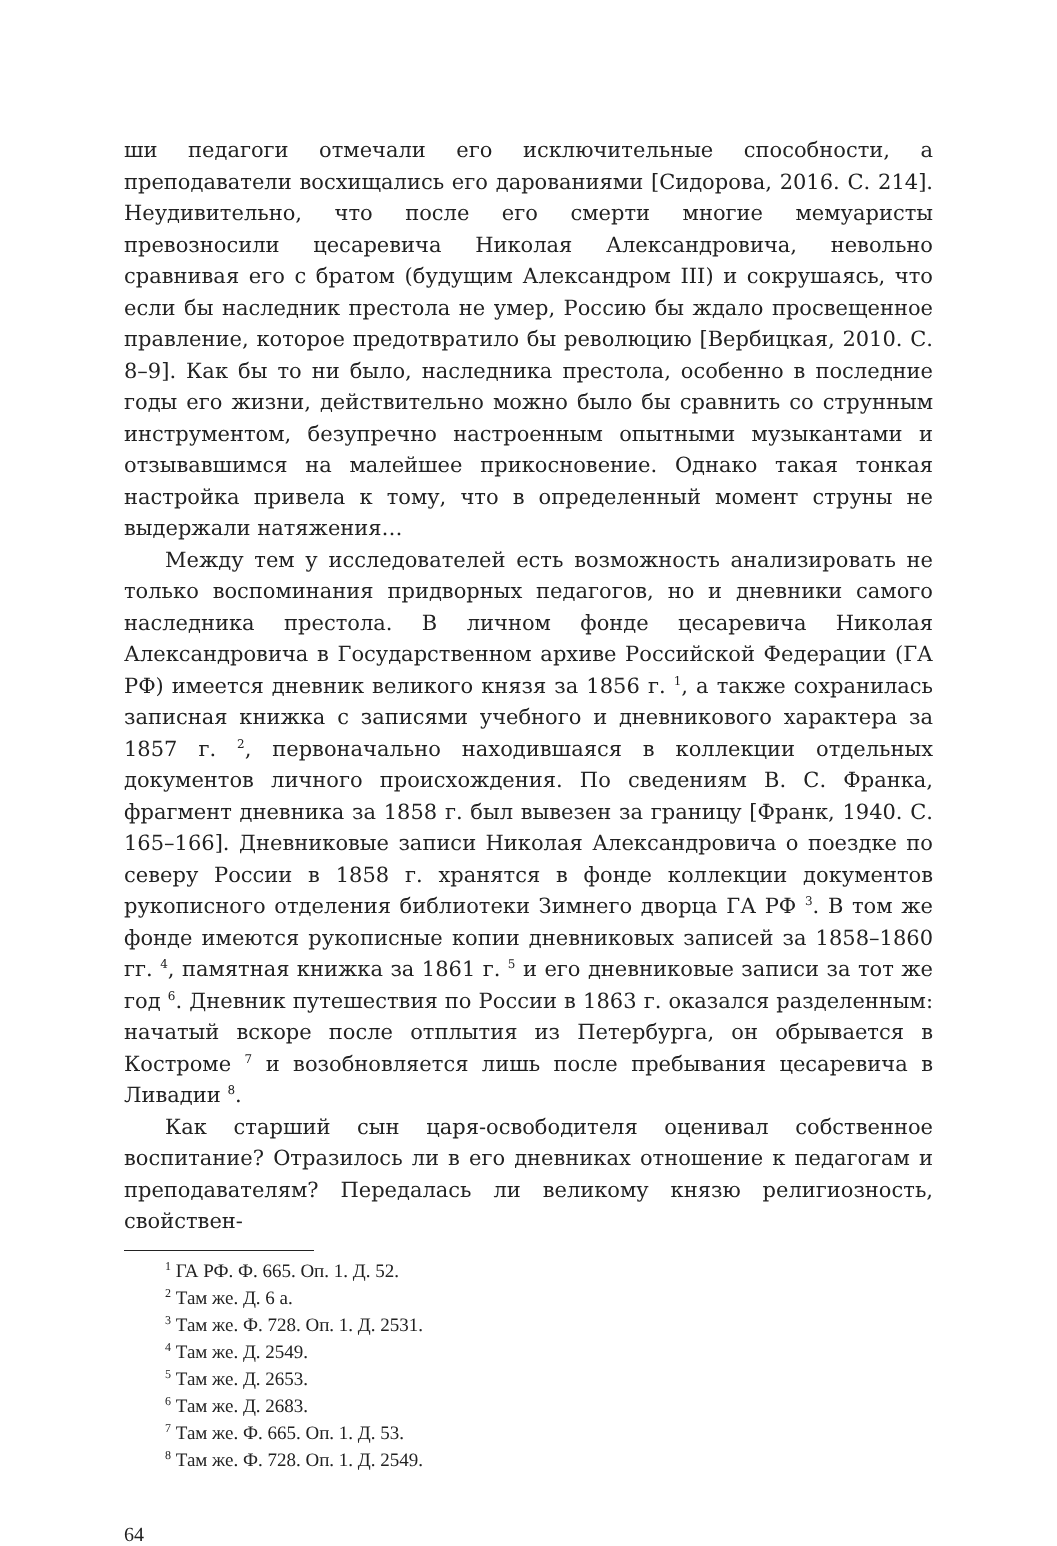ши педагоги отмечали его исключительные способности, а преподаватели восхищались его дарованиями [Сидорова, 2016. С. 214]. Неудивительно, что после его смерти многие мемуаристы превозносили цесаревича Николая Александровича, невольно сравнивая его с братом (будущим Александром III) и сокрушаясь, что если бы наследник престола не умер, Россию бы ждало просвещенное правление, которое предотвратило бы революцию [Вербицкая, 2010. С. 8–9]. Как бы то ни было, наследника престола, особенно в последние годы его жизни, действительно можно было бы сравнить со струнным инструментом, безупречно настроенным опытными музыкантами и отзывавшимся на малейшее прикосновение. Однако такая тонкая настройка привела к тому, что в определенный момент струны не выдержали натяжения…
Между тем у исследователей есть возможность анализировать не только воспоминания придворных педагогов, но и дневники самого наследника престола. В личном фонде цесаревича Николая Александровича в Государственном архиве Российской Федерации (ГА РФ) имеется дневник великого князя за 1856 г. <sup>1</sup>, а также сохранилась записная книжка с записями учебного и дневникового характера за 1857 г. <sup>2</sup>, первоначально находившаяся в коллекции отдельных документов личного происхождения. По сведениям В. С. Франка, фрагмент дневника за 1858 г. был вывезен за границу [Франк, 1940. С. 165–166]. Дневниковые записи Николая Александровича о поездке по северу России в 1858 г. хранятся в фонде коллекции документов рукописного отделения библиотеки Зимнего дворца ГА РФ <sup>3</sup>. В том же фонде имеются рукописные копии дневниковых записей за 1858–1860 гг. <sup>4</sup>, памятная книжка за 1861 г. <sup>5</sup> и его дневниковые записи за тот же год <sup>6</sup>. Дневник путешествия по России в 1863 г. оказался разделенным: начатый вскоре после отплытия из Петербурга, он обрывается в Костроме <sup>7</sup> и возобновляется лишь после пребывания цесаревича в Ливадии <sup>8</sup>.
Как старший сын царя-освободителя оценивал собственное воспитание? Отразилось ли в его дневниках отношение к педагогам и преподавателям? Передалась ли великому князю религиозность, свойствен-
<sup>1</sup> ГА РФ. Ф. 665. Оп. 1. Д. 52.
<sup>2</sup> Там же. Д. 6 а.
<sup>3</sup> Там же. Ф. 728. Оп. 1. Д. 2531.
<sup>4</sup> Там же. Д. 2549.
<sup>5</sup> Там же. Д. 2653.
<sup>6</sup> Там же. Д. 2683.
<sup>7</sup> Там же. Ф. 665. Оп. 1. Д. 53.
<sup>8</sup> Там же. Ф. 728. Оп. 1. Д. 2549.
64